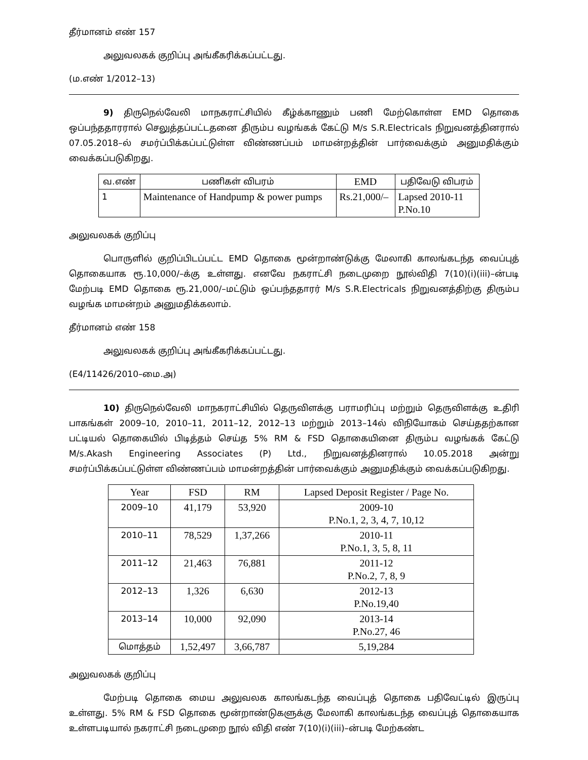தீர்மானம் எண் 157
அலுவலகக் குறிப்பு அங்கீகரிக்கப்பட்டது.
(ம.எண் 1/2012–13)
9) திருநெல்வேலி மாநகராட்சியில் கீழ்க்காணும் பணி மேற்கொள்ள EMD தொகை ஒப்பந்ததாரரால் செலுத்தப்பட்டதனை திரும்ப வழங்கக் கேட்டு M/s S.R.Electricals நிறுவனத்தினரால் 07.05.2018–ல் சமர்ப்பிக்கப்பட்டுள்ள விண்ணப்பம் மாமன்றத்தின் பார்வைக்கும் அனுமதிக்கும் வைக்கப்படுகிறது.
| வ.எண் | பணிகள் விபரம் | EMD | பதிவேடு விபரம் |
| --- | --- | --- | --- |
| 1 | Maintenance of Handpump & power pumps | Rs.21,000/– | Lapsed 2010-11 P.No.10 |
அலுவலகக் குறிப்பு
பொருளில் குறிப்பிடப்பட்ட EMD தொகை மூன்றாண்டுக்கு மேலாகி காலங்கடந்த வைப்புத் தொகையாக ரூ.10,000/–க்கு உள்ளது. எனவே நகராட்சி நடைமுறை நூல்விதி 7(10)(i)(iii)–ன்படி மேற்படி EMD தொகை ரூ.21,000/–மட்டும் ஒப்பந்ததாரர் M/s S.R.Electricals நிறுவனத்திற்கு திரும்ப வழங்க மாமன்றம் அனுமதிக்கலாம்.
தீர்மானம் எண் 158
அலுவலகக் குறிப்பு அங்கீகரிக்கப்பட்டது.
(E4/11426/2010–மை.அ)
10) திருநெல்வேலி மாநகராட்சியில் தெருவிளக்கு பராமரிப்பு மற்றும் தெருவிளக்கு உதிரி பாகங்கள் 2009–10, 2010–11, 2011–12, 2012–13 மற்றும் 2013–14ல் விநியோகம் செய்ததற்கான பட்டியல் தொகையில் பிடித்தம் செய்த 5% RM & FSD தொகையினை திரும்ப வழங்கக் கேட்டு M/s.Akash Engineering Associates (P) Ltd., நிறுவனத்தினரால் 10.05.2018 அன்று சமர்ப்பிக்கப்பட்டுள்ள விண்ணப்பம் மாமன்றத்தின் பார்வைக்கும் அனுமதிக்கும் வைக்கப்படுகிறது.
| Year | FSD | RM | Lapsed Deposit Register / Page No. |
| --- | --- | --- | --- |
| 2009–10 | 41,179 | 53,920 | 2009-10 P.No.1, 2, 3, 4, 7, 10,12 |
| 2010–11 | 78,529 | 1,37,266 | 2010-11 P.No.1, 3, 5, 8, 11 |
| 2011–12 | 21,463 | 76,881 | 2011-12 P.No.2, 7, 8, 9 |
| 2012–13 | 1,326 | 6,630 | 2012-13 P.No.19,40 |
| 2013–14 | 10,000 | 92,090 | 2013-14 P.No.27, 46 |
| மொத்தம் | 1,52,497 | 3,66,787 | 5,19,284 |
அலுவலகக் குறிப்பு
மேற்படி தொகை மைய அலுவலக காலங்கடந்த வைப்புத் தொகை பதிவேட்டில் இருப்பு உள்ளது. 5% RM & FSD தொகை மூன்றாண்டுகளுக்கு மேலாகி காலங்கடந்த வைப்புத் தொகையாக உள்ளபடியால் நகராட்சி நடைமுறை நூல் விதி எண் 7(10)(i)(iii)–ன்படி மேற்கண்ட